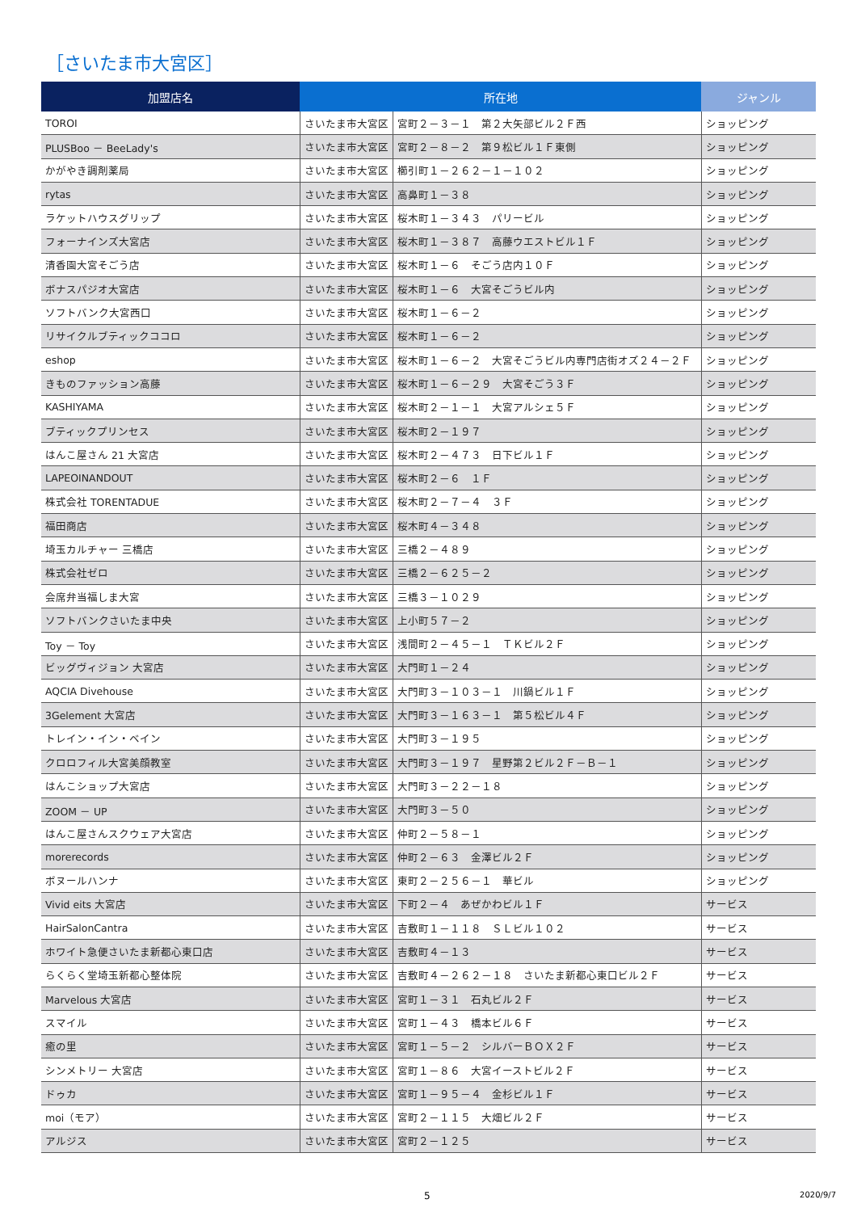［さいたま市大宮区］
| 加盟店名 | 所在地 | | ジャンル |
| --- | --- | --- | --- |
| TOROI | さいたま市大宮区 | 宮町２－３－１ 第２大矢部ビル２Ｆ西 | ショッピング |
| PLUSBoo － BeeLady's | さいたま市大宮区 | 宮町２－８－２ 第９松ビル１Ｆ東側 | ショッピング |
| かがやき調剤薬局 | さいたま市大宮区 | 櫛引町１－２６２－１－１０２ | ショッピング |
| rytas | さいたま市大宮区 | 高鼻町１－３８ | ショッピング |
| ラケットハウスグリップ | さいたま市大宮区 | 桜木町１－３４３ パリービル | ショッピング |
| フォーナインズ大宮店 | さいたま市大宮区 | 桜木町１－３８７ 高藤ウエストビル１Ｆ | ショッピング |
| 清香園大宮そごう店 | さいたま市大宮区 | 桜木町１－６ そごう店内１０Ｆ | ショッピング |
| ボナスパジオ大宮店 | さいたま市大宮区 | 桜木町１－６ 大宮そごうビル内 | ショッピング |
| ソフトバンク大宮西口 | さいたま市大宮区 | 桜木町１－６－２ | ショッピング |
| リサイクルブティックココロ | さいたま市大宮区 | 桜木町１－６－２ | ショッピング |
| eshop | さいたま市大宮区 | 桜木町１－６－２ 大宮そごうビル内専門店街オズ２４－２Ｆ | ショッピング |
| きものファッション高藤 | さいたま市大宮区 | 桜木町１－６－２９ 大宮そごう３Ｆ | ショッピング |
| KASHIYAMA | さいたま市大宮区 | 桜木町２－１－１ 大宮アルシェ５Ｆ | ショッピング |
| ブティックプリンセス | さいたま市大宮区 | 桜木町２－１９７ | ショッピング |
| はんこ屋さん 21 大宮店 | さいたま市大宮区 | 桜木町２－４７３ 日下ビル１Ｆ | ショッピング |
| LAPEOINANDOUT | さいたま市大宮区 | 桜木町２－６ １Ｆ | ショッピング |
| 株式会社 TORENTADUE | さいたま市大宮区 | 桜木町２－７－４ ３Ｆ | ショッピング |
| 福田商店 | さいたま市大宮区 | 桜木町４－３４８ | ショッピング |
| 埼玉カルチャー 三橋店 | さいたま市大宮区 | 三橋２－４８９ | ショッピング |
| 株式会社ゼロ | さいたま市大宮区 | 三橋２－６２５－２ | ショッピング |
| 会席弁当福しま大宮 | さいたま市大宮区 | 三橋３－１０２９ | ショッピング |
| ソフトバンクさいたま中央 | さいたま市大宮区 | 上小町５７－２ | ショッピング |
| Toy － Toy | さいたま市大宮区 | 浅間町２－４５－１ ＴＫビル２Ｆ | ショッピング |
| ビッグヴィジョン 大宮店 | さいたま市大宮区 | 大門町１－２４ | ショッピング |
| AQCIA Divehouse | さいたま市大宮区 | 大門町３－１０３－１ 川鍋ビル１Ｆ | ショッピング |
| 3Gelement 大宮店 | さいたま市大宮区 | 大門町３－１６３－１ 第５松ビル４Ｆ | ショッピング |
| トレイン・イン・ベイン | さいたま市大宮区 | 大門町３－１９５ | ショッピング |
| クロロフィル大宮美顔教室 | さいたま市大宮区 | 大門町３－１９７ 星野第２ビル２Ｆ－Ｂ－１ | ショッピング |
| はんこショップ大宮店 | さいたま市大宮区 | 大門町３－２２－１８ | ショッピング |
| ZOOM － UP | さいたま市大宮区 | 大門町３－５０ | ショッピング |
| はんこ屋さんスクウェア大宮店 | さいたま市大宮区 | 仲町２－５８－１ | ショッピング |
| morerecords | さいたま市大宮区 | 仲町２－６３ 金澤ビル２Ｆ | ショッピング |
| ボヌールハンナ | さいたま市大宮区 | 東町２－２５６－１ 華ビル | ショッピング |
| Vivid eits 大宮店 | さいたま市大宮区 | 下町２－４ あぜかわビル１Ｆ | サービス |
| HairSalonCantra | さいたま市大宮区 | 吉敷町１－１１８ ＳＬビル１０２ | サービス |
| ホワイト急便さいたま新都心東口店 | さいたま市大宮区 | 吉敷町４－１３ | サービス |
| らくらく堂埼玉新都心整体院 | さいたま市大宮区 | 吉敷町４－２６２－１８ さいたま新都心東口ビル２Ｆ | サービス |
| Marvelous 大宮店 | さいたま市大宮区 | 宮町１－３１ 石丸ビル２Ｆ | サービス |
| スマイル | さいたま市大宮区 | 宮町１－４３ 橋本ビル６Ｆ | サービス |
| 癒の里 | さいたま市大宮区 | 宮町１－５－２ シルバーＢＯＸ２Ｆ | サービス |
| シンメトリー 大宮店 | さいたま市大宮区 | 宮町１－８６ 大宮イーストビル２Ｆ | サービス |
| ドゥカ | さいたま市大宮区 | 宮町１－９５－４ 金杉ビル１Ｆ | サービス |
| moi（モア） | さいたま市大宮区 | 宮町２－１１５ 大畑ビル２Ｆ | サービス |
| アルジス | さいたま市大宮区 | 宮町２－１２５ | サービス |
5 2020/9/7